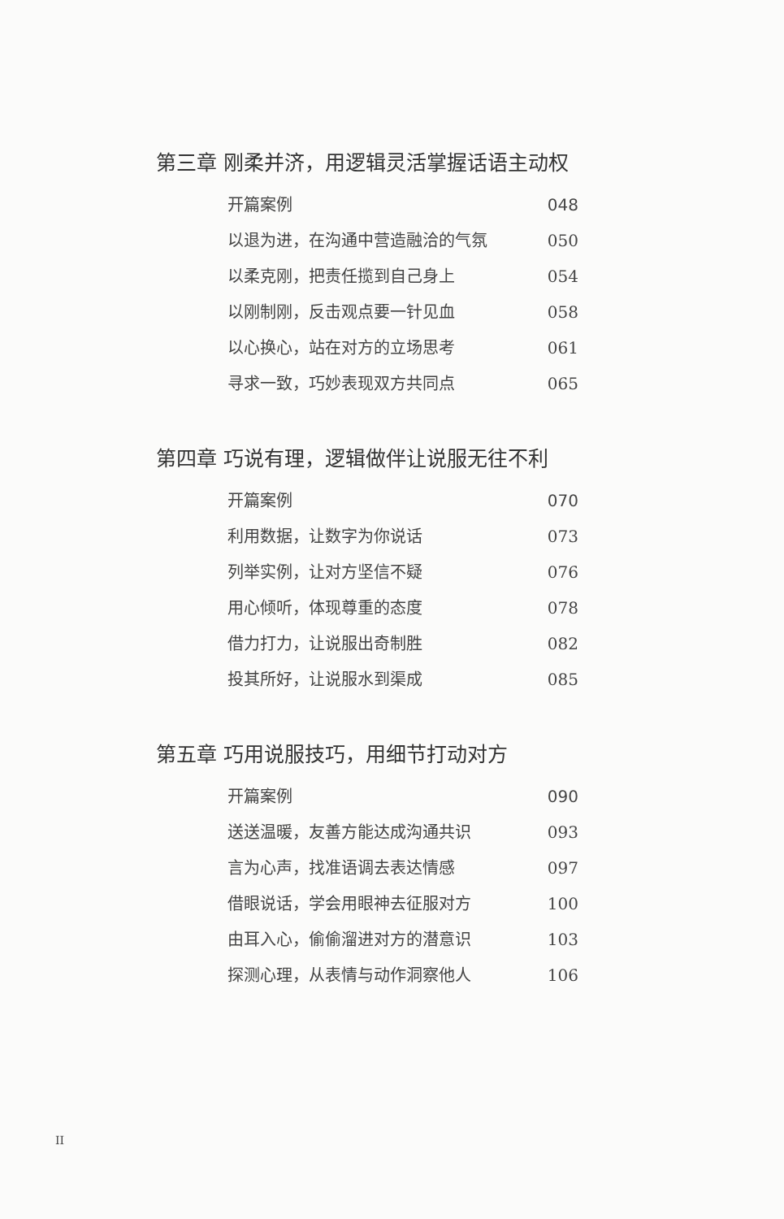第三章 刚柔并济，用逻辑灵活掌握话语主动权
开篇案例 048
以退为进，在沟通中营造融洽的气氛 050
以柔克刚，把责任揽到自己身上 054
以刚制刚，反击观点要一针见血 058
以心换心，站在对方的立场思考 061
寻求一致，巧妙表现双方共同点 065
第四章 巧说有理，逻辑做伴让说服无往不利
开篇案例 070
利用数据，让数字为你说话 073
列举实例，让对方坚信不疑 076
用心倾听，体现尊重的态度 078
借力打力，让说服出奇制胜 082
投其所好，让说服水到渠成 085
第五章 巧用说服技巧，用细节打动对方
开篇案例 090
送送温暖，友善方能达成沟通共识 093
言为心声，找准语调去表达情感 097
借眼说话，学会用眼神去征服对方 100
由耳入心，偷偷溜进对方的潜意识 103
探测心理，从表情与动作洞察他人 106
II